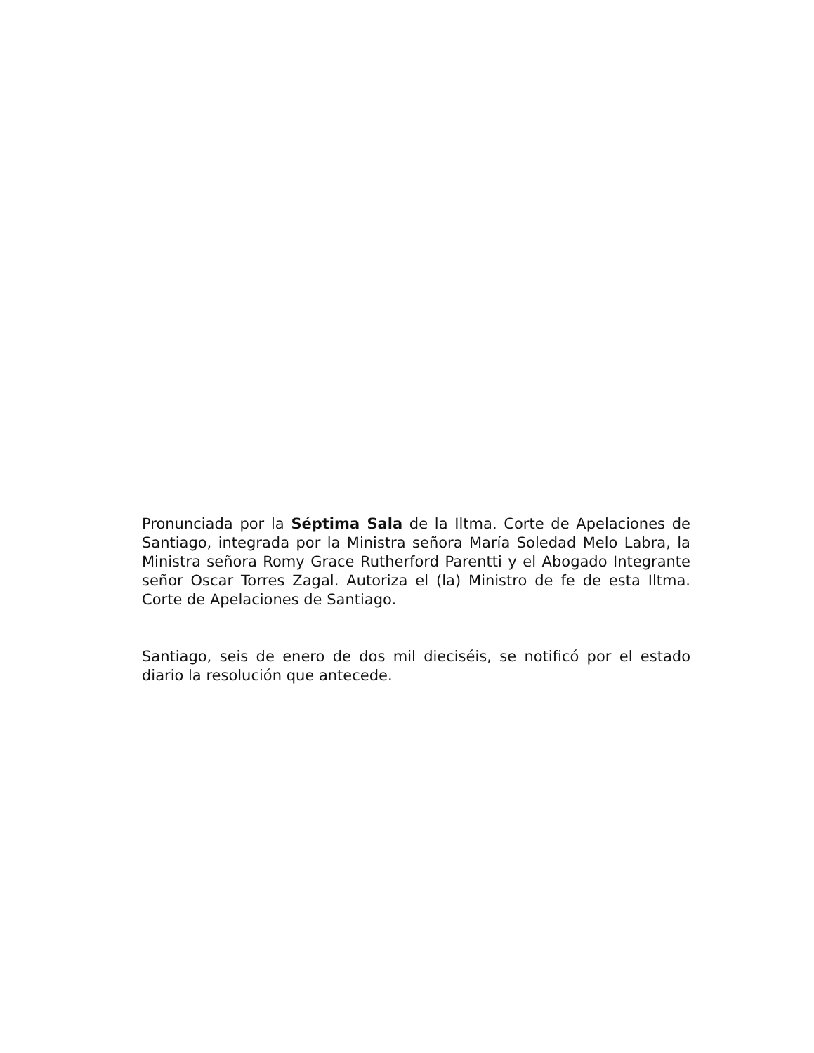Pronunciada por la Séptima Sala de la Iltma. Corte de Apelaciones de Santiago, integrada por la Ministra señora María Soledad Melo Labra, la Ministra señora Romy Grace Rutherford Parentti y el Abogado Integrante señor Oscar Torres Zagal. Autoriza el (la) Ministro de fe de esta Iltma. Corte de Apelaciones de Santiago.
Santiago, seis de enero de dos mil dieciséis, se notificó por el estado diario la resolución que antecede.